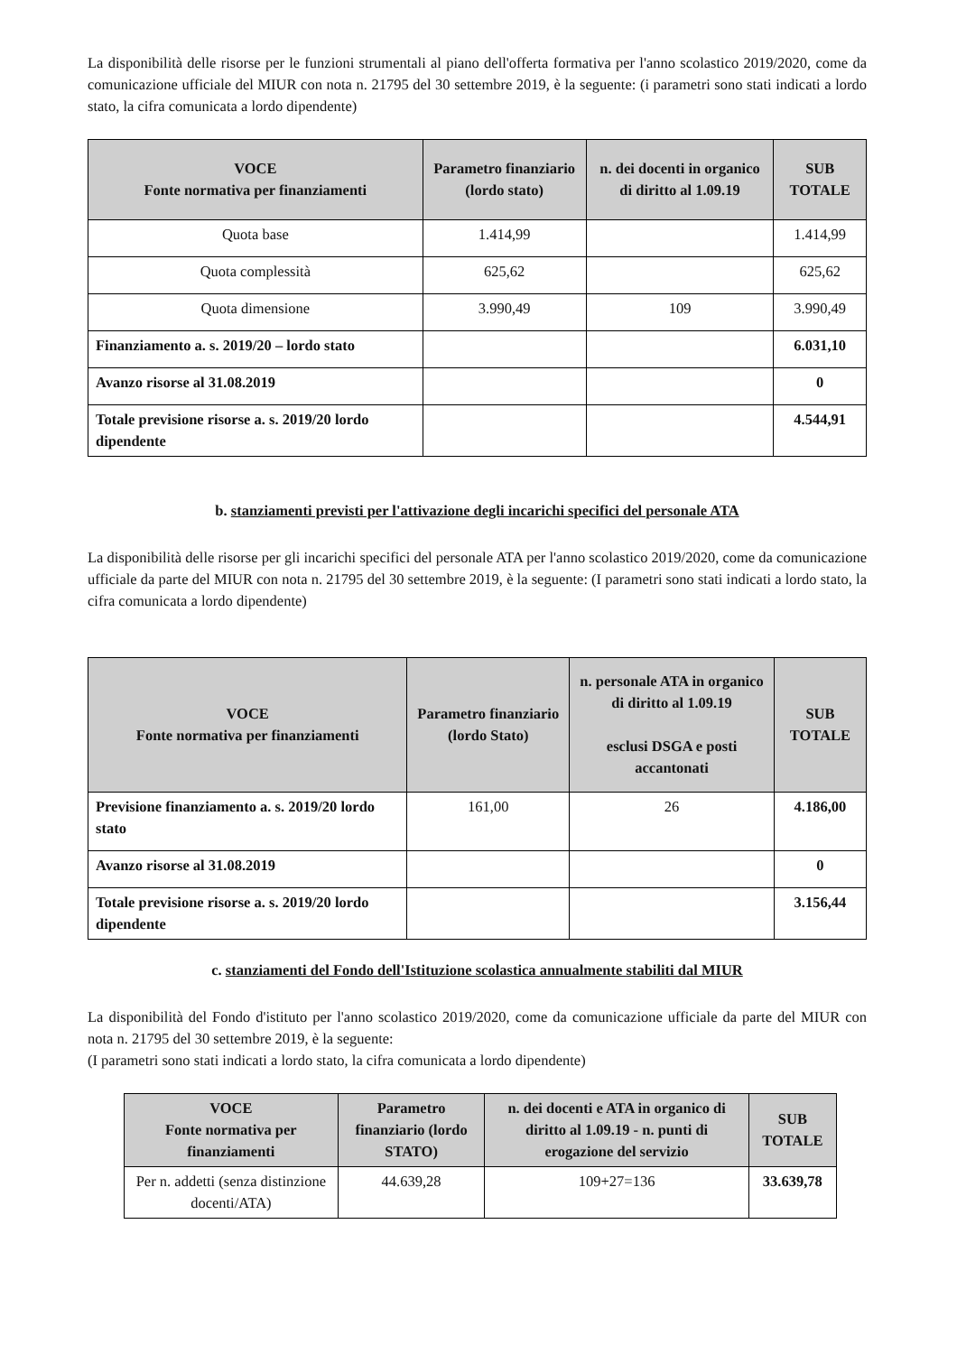La disponibilità delle risorse per le funzioni strumentali al piano dell'offerta formativa per l'anno scolastico 2019/2020, come da comunicazione ufficiale del MIUR con nota n. 21795 del 30 settembre 2019, è la seguente: (i parametri sono stati indicati a lordo stato, la cifra comunicata a lordo dipendente)
| VOCE Fonte normativa per finanziamenti | Parametro finanziario (lordo stato) | n. dei docenti in organico di diritto al 1.09.19 | SUB TOTALE |
| --- | --- | --- | --- |
| Quota base | 1.414,99 | | 1.414,99 |
| Quota complessità | 625,62 | | 625,62 |
| Quota dimensione | 3.990,49 | 109 | 3.990,49 |
| Finanziamento a. s. 2019/20 – lordo stato | | | 6.031,10 |
| Avanzo risorse al 31.08.2019 | | | 0 |
| Totale previsione risorse a. s. 2019/20 lordo dipendente | | | 4.544,91 |
b. stanziamenti previsti per l'attivazione degli incarichi specifici del personale ATA
La disponibilità delle risorse per gli incarichi specifici del personale ATA per l'anno scolastico 2019/2020, come da comunicazione ufficiale da parte del MIUR con nota n. 21795 del 30 settembre 2019, è la seguente: (I parametri sono stati indicati a lordo stato, la cifra comunicata a lordo dipendente)
| VOCE Fonte normativa per finanziamenti | Parametro finanziario (lordo Stato) | n. personale ATA in organico di diritto al 1.09.19 esclusi DSGA e posti accantonati | SUB TOTALE |
| --- | --- | --- | --- |
| Previsione finanziamento a. s. 2019/20 lordo stato | 161,00 | 26 | 4.186,00 |
| Avanzo risorse al 31.08.2019 | | | 0 |
| Totale previsione risorse a. s. 2019/20 lordo dipendente | | | 3.156,44 |
c. stanziamenti del Fondo dell'Istituzione scolastica annualmente stabiliti dal MIUR
La disponibilità del Fondo d'istituto per l'anno scolastico 2019/2020, come da comunicazione ufficiale da parte del MIUR con nota n. 21795 del 30 settembre 2019, è la seguente:
(I parametri sono stati indicati a lordo stato, la cifra comunicata a lordo dipendente)
| VOCE Fonte normativa per finanziamenti | Parametro finanziario (lordo STATO) | n. dei docenti e ATA in organico di diritto al 1.09.19 - n. punti di erogazione del servizio | SUB TOTALE |
| --- | --- | --- | --- |
| Per n. addetti (senza distinzione docenti/ATA) | 44.639,28 | 109+27=136 | 33.639,78 |